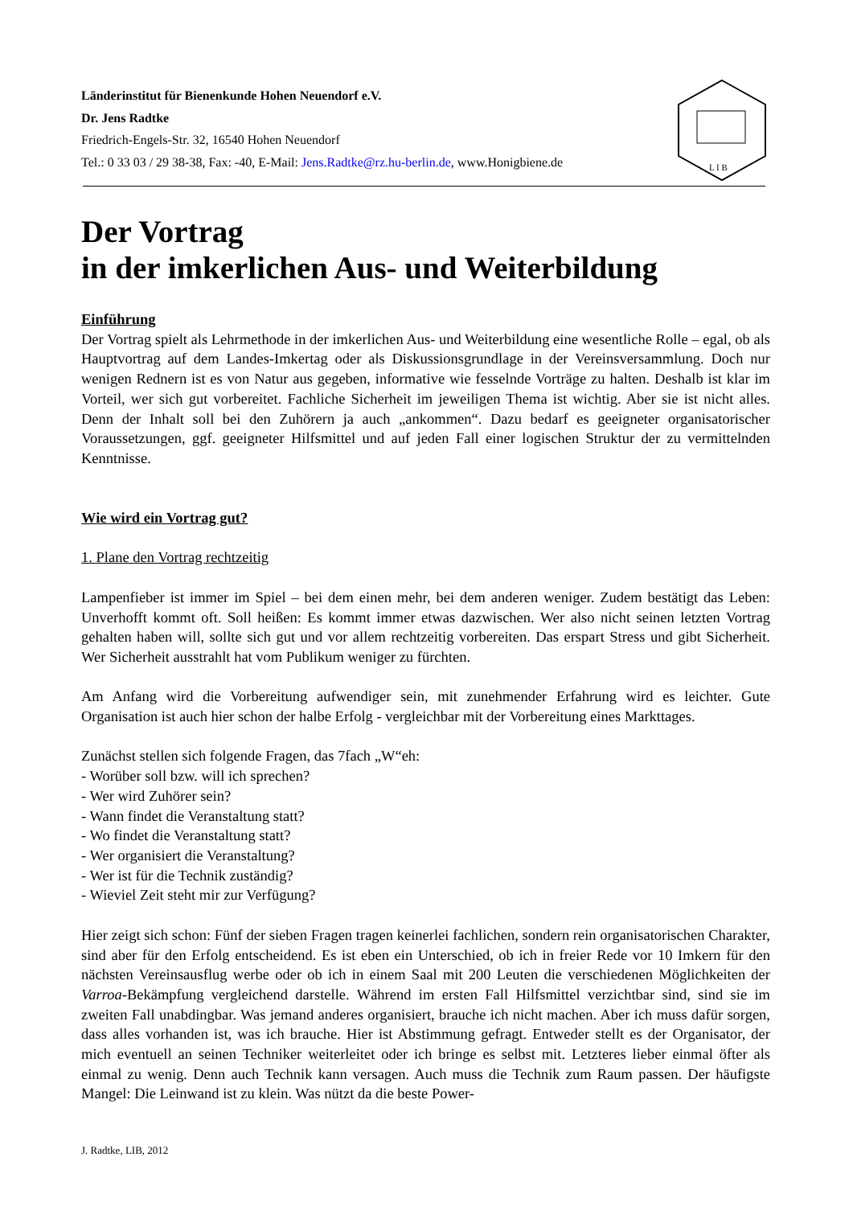Länderinstitut für Bienenkunde Hohen Neuendorf e.V.
Dr. Jens Radtke
Friedrich-Engels-Str. 32, 16540 Hohen Neuendorf
Tel.: 0 33 03 / 29 38-38, Fax: -40, E-Mail: Jens.Radtke@rz.hu-berlin.de, www.Honigbiene.de
L I B
Der Vortrag
in der imkerlichen Aus- und Weiterbildung
Einführung
Der Vortrag spielt als Lehrmethode in der imkerlichen Aus- und Weiterbildung eine wesentliche Rolle – egal, ob als Hauptvortrag auf dem Landes-Imkertag oder als Diskussionsgrundlage in der Vereinsversammlung. Doch nur wenigen Rednern ist es von Natur aus gegeben, informative wie fesselnde Vorträge zu halten. Deshalb ist klar im Vorteil, wer sich gut vorbereitet. Fachliche Sicherheit im jeweiligen Thema ist wichtig. Aber sie ist nicht alles. Denn der Inhalt soll bei den Zuhörern ja auch „ankommen“. Dazu bedarf es geeigneter organisatorischer Voraussetzungen, ggf. geeigneter Hilfsmittel und auf jeden Fall einer logischen Struktur der zu vermittelnden Kenntnisse.
Wie wird ein Vortrag gut?
1. Plane den Vortrag rechtzeitig
Lampenfieber ist immer im Spiel – bei dem einen mehr, bei dem anderen weniger. Zudem bestätigt das Leben: Unverhofft kommt oft. Soll heißen: Es kommt immer etwas dazwischen. Wer also nicht seinen letzten Vortrag gehalten haben will, sollte sich gut und vor allem rechtzeitig vorbereiten. Das erspart Stress und gibt Sicherheit. Wer Sicherheit ausstrahlt hat vom Publikum weniger zu fürchten.
Am Anfang wird die Vorbereitung aufwendiger sein, mit zunehmender Erfahrung wird es leichter. Gute Organisation ist auch hier schon der halbe Erfolg - vergleichbar mit der Vorbereitung eines Markttages.
Zunächst stellen sich folgende Fragen, das 7fach „W“eh:
- Worüber soll bzw. will ich sprechen?
- Wer wird Zuhörer sein?
- Wann findet die Veranstaltung statt?
- Wo findet die Veranstaltung statt?
- Wer organisiert die Veranstaltung?
- Wer ist für die Technik zuständig?
- Wieviel Zeit steht mir zur Verfügung?
Hier zeigt sich schon: Fünf der sieben Fragen tragen keinerlei fachlichen, sondern rein organisatorischen Charakter, sind aber für den Erfolg entscheidend. Es ist eben ein Unterschied, ob ich in freier Rede vor 10 Imkern für den nächsten Vereinsausflug werbe oder ob ich in einem Saal mit 200 Leuten die verschiedenen Möglichkeiten der Varroa-Bekämpfung vergleichend darstelle. Während im ersten Fall Hilfsmittel verzichtbar sind, sind sie im zweiten Fall unabdingbar. Was jemand anderes organisiert, brauche ich nicht machen. Aber ich muss dafür sorgen, dass alles vorhanden ist, was ich brauche. Hier ist Abstimmung gefragt. Entweder stellt es der Organisator, der mich eventuell an seinen Techniker weiterleitet oder ich bringe es selbst mit. Letzteres lieber einmal öfter als einmal zu wenig. Denn auch Technik kann versagen. Auch muss die Technik zum Raum passen. Der häufigste Mangel: Die Leinwand ist zu klein. Was nützt da die beste Power-
J. Radtke, LIB, 2012